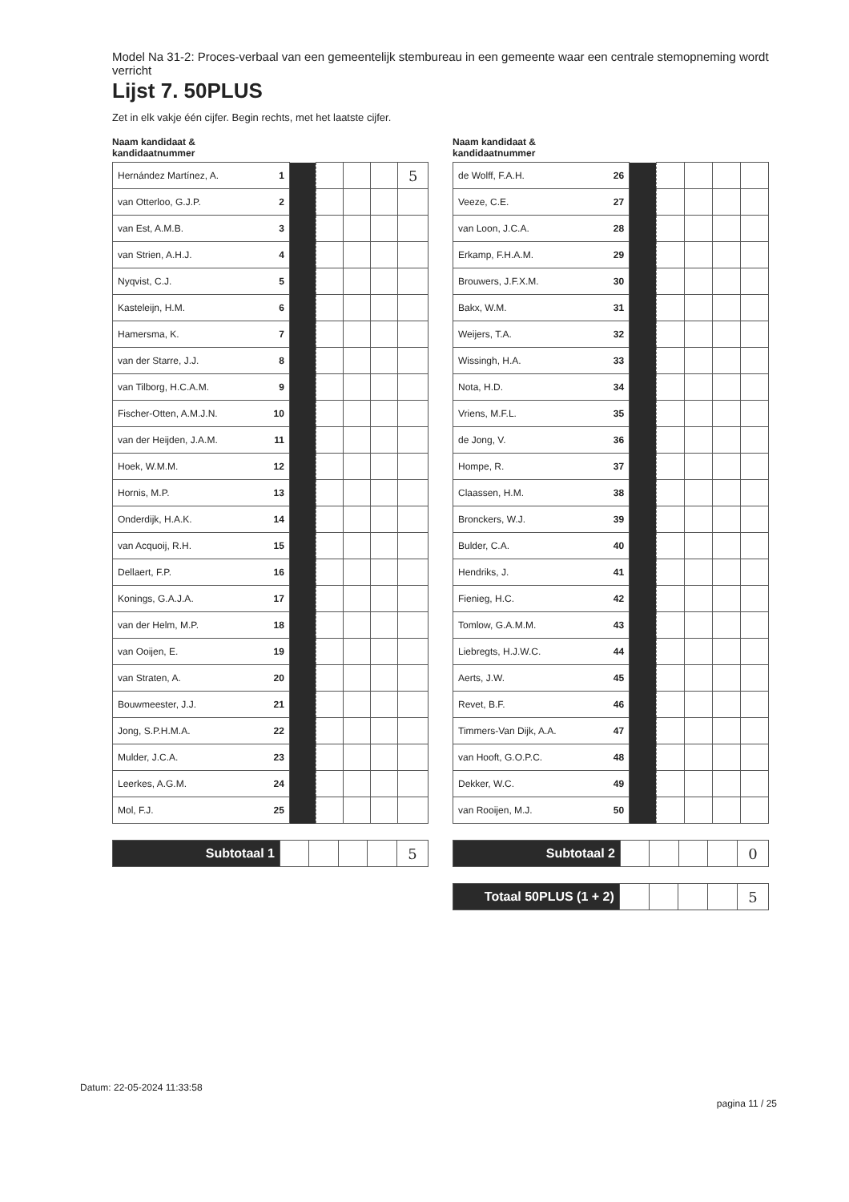Model Na 31-2: Proces-verbaal van een gemeentelijk stembureau in een gemeente waar een centrale stemopneming wordt verricht
Lijst 7. 50PLUS
Zet in elk vakje één cijfer. Begin rechts, met het laatste cijfer.
Naam kandidaat &
kandidaatnummer
| Hernández Martínez, A. | 1 | | | | | 5 |
| van Otterloo, G.J.P. | 2 | | | | | |
| van Est, A.M.B. | 3 | | | | | |
| van Strien, A.H.J. | 4 | | | | | |
| Nyqvist, C.J. | 5 | | | | | |
| Kasteleijn, H.M. | 6 | | | | | |
| Hamersma, K. | 7 | | | | | |
| van der Starre, J.J. | 8 | | | | | |
| van Tilborg, H.C.A.M. | 9 | | | | | |
| Fischer-Otten, A.M.J.N. | 10 | | | | | |
| van der Heijden, J.A.M. | 11 | | | | | |
| Hoek, W.M.M. | 12 | | | | | |
| Hornis, M.P. | 13 | | | | | |
| Onderdijk, H.A.K. | 14 | | | | | |
| van Acquoij, R.H. | 15 | | | | | |
| Dellaert, F.P. | 16 | | | | | |
| Konings, G.A.J.A. | 17 | | | | | |
| van der Helm, M.P. | 18 | | | | | |
| van Ooijen, E. | 19 | | | | | |
| van Straten, A. | 20 | | | | | |
| Bouwmeester, J.J. | 21 | | | | | |
| Jong, S.P.H.M.A. | 22 | | | | | |
| Mulder, J.C.A. | 23 | | | | | |
| Leerkes, A.G.M. | 24 | | | | | |
| Mol, F.J. | 25 | | | | | |
| Subtotaal 1 | | | | | 5 |
Naam kandidaat &
kandidaatnummer
| de Wolff, F.A.H. | 26 | | | | | |
| Veeze, C.E. | 27 | | | | | |
| van Loon, J.C.A. | 28 | | | | | |
| Erkamp, F.H.A.M. | 29 | | | | | |
| Brouwers, J.F.X.M. | 30 | | | | | |
| Bakx, W.M. | 31 | | | | | |
| Weijers, T.A. | 32 | | | | | |
| Wissingh, H.A. | 33 | | | | | |
| Nota, H.D. | 34 | | | | | |
| Vriens, M.F.L. | 35 | | | | | |
| de Jong, V. | 36 | | | | | |
| Hompe, R. | 37 | | | | | |
| Claassen, H.M. | 38 | | | | | |
| Bronckers, W.J. | 39 | | | | | |
| Bulder, C.A. | 40 | | | | | |
| Hendriks, J. | 41 | | | | | |
| Fienieg, H.C. | 42 | | | | | |
| Tomlow, G.A.M.M. | 43 | | | | | |
| Liebregts, H.J.W.C. | 44 | | | | | |
| Aerts, J.W. | 45 | | | | | |
| Revet, B.F. | 46 | | | | | |
| Timmers-Van Dijk, A.A. | 47 | | | | | |
| van Hooft, G.O.P.C. | 48 | | | | | |
| Dekker, W.C. | 49 | | | | | |
| van Rooijen, M.J. | 50 | | | | | |
| Subtotaal 2 | | | | | 0 |
| Totaal 50PLUS (1 + 2) | | | | | 5 |
Datum: 22-05-2024 11:33:58
pagina 11 / 25